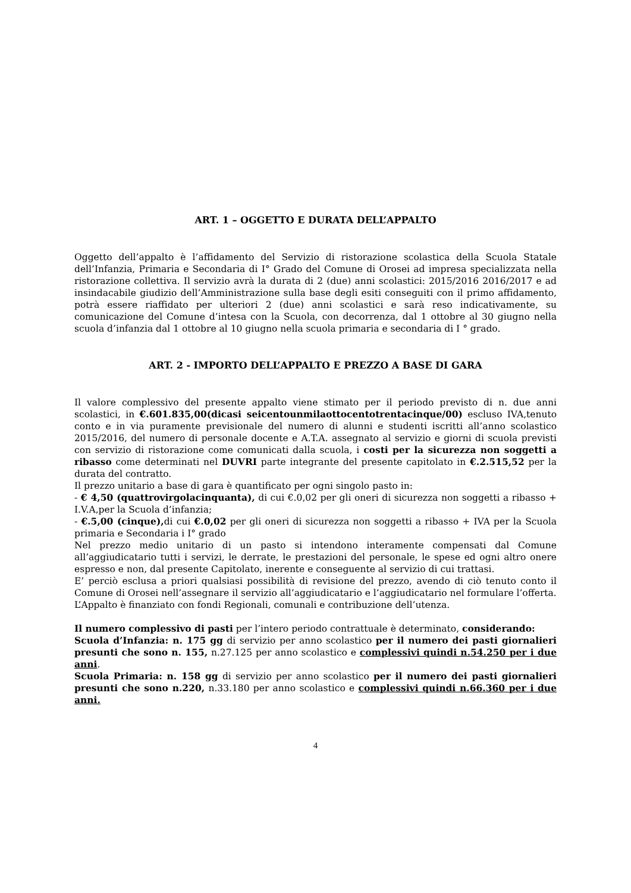ART. 1 – OGGETTO E DURATA DELL’APPALTO
Oggetto dell’appalto è l’affidamento del Servizio di ristorazione scolastica della Scuola Statale dell’Infanzia, Primaria e Secondaria di I° Grado del Comune di Orosei ad impresa specializzata nella ristorazione collettiva. Il servizio avrà la durata di 2 (due) anni scolastici: 2015/2016 2016/2017 e ad insindacabile giudizio dell’Amministrazione sulla base degli esiti conseguiti con il primo affidamento, potrà essere riaffidato per ulteriori 2 (due) anni scolastici e sarà reso indicativamente, su comunicazione del Comune d’intesa con la Scuola, con decorrenza, dal 1 ottobre al 30 giugno nella scuola d’infanzia dal 1 ottobre al 10 giugno nella scuola primaria e secondaria di I ° grado.
ART. 2 - IMPORTO DELL’APPALTO E PREZZO A BASE DI GARA
Il valore complessivo del presente appalto viene stimato per il periodo previsto di n. due anni scolastici, in €.601.835,00(dicasi seicentounmilaottocentotrentacinque/00) escluso IVA,tenuto conto e in via puramente previsionale del numero di alunni e studenti iscritti all’anno scolastico 2015/2016, del numero di personale docente e A.T.A. assegnato al servizio e giorni di scuola previsti con servizio di ristorazione come comunicati dalla scuola, i costi per la sicurezza non soggetti a ribasso come determinati nel DUVRI parte integrante del presente capitolato in €.2.515,52 per la durata del contratto.
Il prezzo unitario a base di gara è quantificato per ogni singolo pasto in:
- € 4,50 (quattrovirgolacinquanta), di cui €.0,02 per gli oneri di sicurezza non soggetti a ribasso + I.V.A,per la Scuola d’infanzia;
- €.5,00 (cinque), di cui €.0,02 per gli oneri di sicurezza non soggetti a ribasso + IVA per la Scuola primaria e Secondaria i I° grado
Nel prezzo medio unitario di un pasto si intendono interamente compensati dal Comune all’aggiudicatario tutti i servizi, le derrate, le prestazioni del personale, le spese ed ogni altro onere espresso e non, dal presente Capitolato, inerente e conseguente al servizio di cui trattasi.
E’ perciò esclusa a priori qualsiasi possibilità di revisione del prezzo, avendo di ciò tenuto conto il Comune di Orosei nell’assegnare il servizio all’aggiudicatario e l’aggiudicatario nel formulare l’offerta.
L’Appalto è finanziato con fondi Regionali, comunali e contribuzione dell’utenza.
Il numero complessivo di pasti per l’intero periodo contrattuale è determinato, considerando:
Scuola d’Infanzia: n. 175 gg di servizio per anno scolastico per il numero dei pasti giornalieri presunti che sono n. 155, n.27.125 per anno scolastico e complessivi quindi n.54.250 per i due anni.
Scuola Primaria: n. 158 gg di servizio per anno scolastico per il numero dei pasti giornalieri presunti che sono n.220, n.33.180 per anno scolastico e complessivi quindi n.66.360 per i due anni.
4